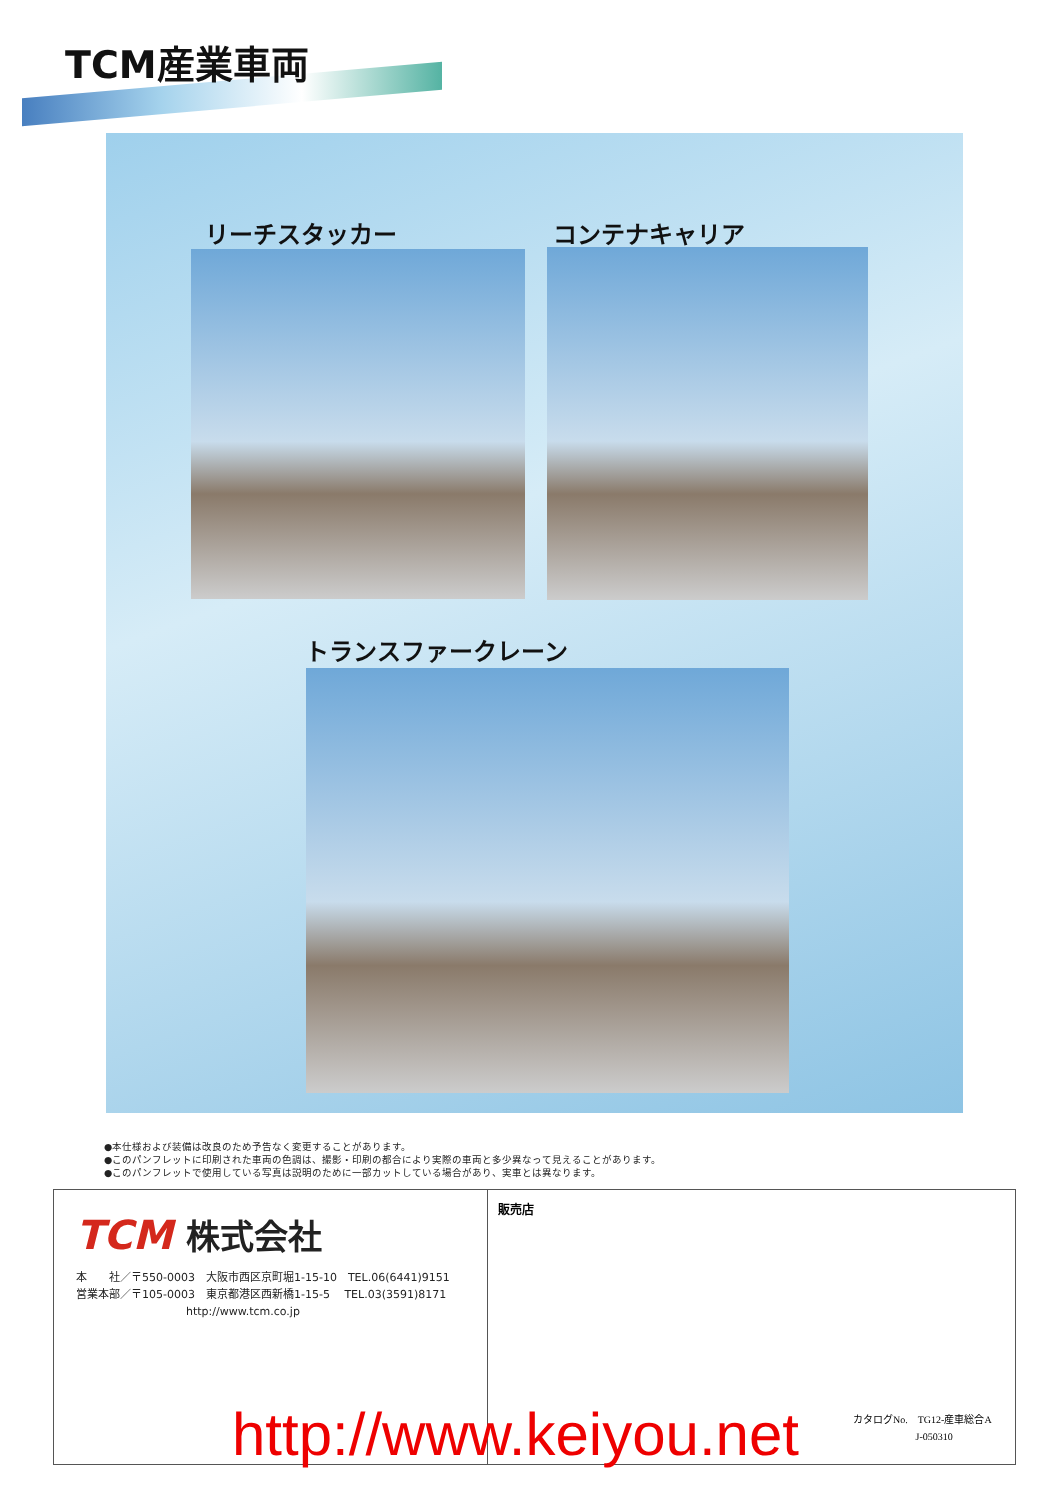TCM産業車両
リーチスタッカー コンテナキャリア
トランスファークレーン
●本仕様および装備は改良のため予告なく変更することがあります。
●このパンフレットに印刷された車両の色調は、撮影・印刷の都合により実際の車両と多少異なって見えることがあります。
●このパンフレットで使用している写真は説明のために一部カットしている場合があり、実車とは異なります。
TCM 株式会社
本　　社／〒550-0003　大阪市西区京町堀1-15-10　TEL.06(6441)9151
営業本部／〒105-0003　東京都港区西新橋1-15-5　 TEL.03(3591)8171
　　　　　　　　　　http://www.tcm.co.jp
販売店
http://www.keiyou.net
カタログNo.　TG12-産車総合A
　　　　　　 J-050310